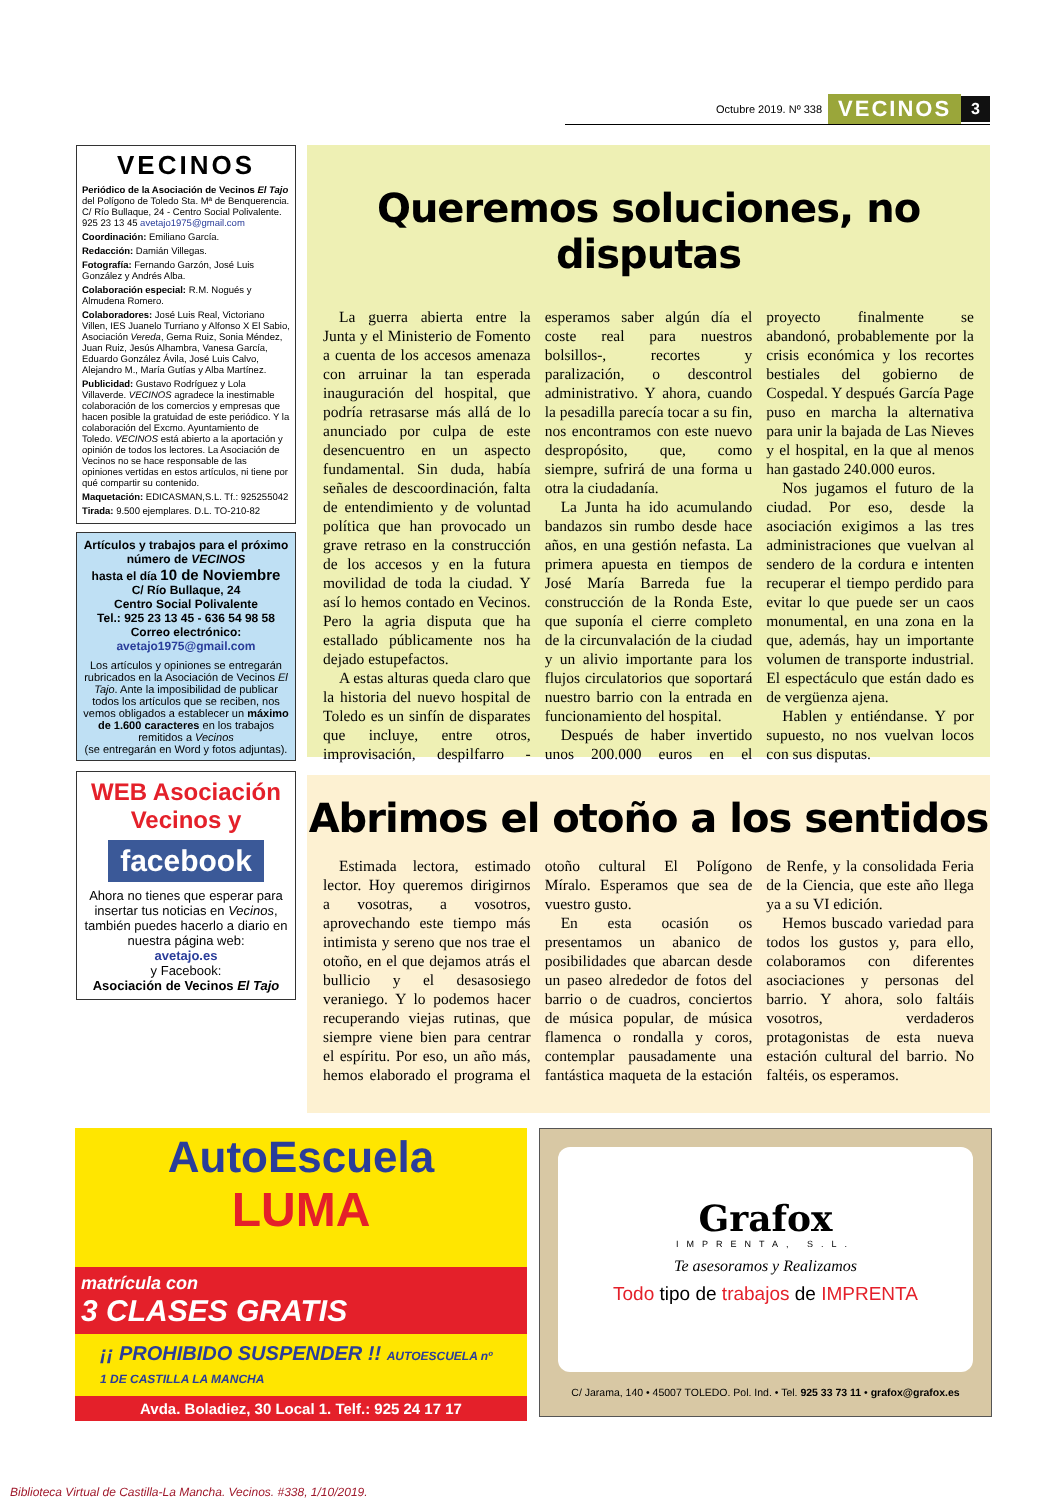Octubre 2019. Nº 338 VECINOS 3
VECINOS
Periódico de la Asociación de Vecinos El Tajo del Polígono de Toledo Sta. Mª de Benquerencia. C/ Río Bullaque, 24 - Centro Social Polivalente. 925 23 13 45 avetajo1975@gmail.com
Coordinación: Emiliano García.
Redacción: Damián Villegas.
Fotografía: Fernando Garzón, José Luis González y Andrés Alba.
Colaboración especial: R.M. Nogués y Almudena Romero.
Colaboradores: José Luis Real, Victoriano Villen, IES Juanelo Turriano y Alfonso X El Sabio, Asociación Vereda, Gema Ruiz, Sonia Méndez, Juan Ruiz, Jesús Alhambra, Vanesa García, Eduardo González Ávila, José Luis Calvo, Alejandro M., María Gutías y Alba Martínez.
Publicidad: Gustavo Rodríguez y Lola Villaverde. VECINOS agradece la inestimable colaboración de los comercios y empresas que hacen posible la gratuidad de este periódico. Y la colaboración del Excmo. Ayuntamiento de Toledo. VECINOS está abierto a la aportación y opinión de todos los lectores. La Asociación de Vecinos no se hace responsable de las opiniones vertidas en estos artículos, ni tiene por qué compartir su contenido.
Maquetación: EDICASMAN,S.L. Tf.: 925255042
Tirada: 9.500 ejemplares. D.L. TO-210-82
Artículos y trabajos para el próximo número de VECINOS
hasta el día 10 de Noviembre
C/ Río Bullaque, 24
Centro Social Polivalente
Tel.: 925 23 13 45 - 636 54 98 58
Correo electrónico:
avetajo1975@gmail.com
Los artículos y opiniones se entregarán rubricados en la Asociación de Vecinos El Tajo. Ante la imposibilidad de publicar todos los artículos que se reciben, nos vemos obligados a establecer un máximo de 1.600 caracteres en los trabajos remitidos a Vecinos
(se entregarán en Word y fotos adjuntas).
WEB Asociación Vecinos y
facebook
Ahora no tienes que esperar para insertar tus noticias en Vecinos, también puedes hacerlo a diario en nuestra página web:
avetajo.es
y Facebook:
Asociación de Vecinos El Tajo
Queremos soluciones, no disputas
La guerra abierta entre la Junta y el Ministerio de Fomento a cuenta de los accesos amenaza con arruinar la tan esperada inauguración del hospital, que podría retrasarse más allá de lo anunciado por culpa de este desencuentro en un aspecto fundamental. Sin duda, había señales de descoordinación, falta de entendimiento y de voluntad política que han provocado un grave retraso en la construcción de los accesos y en la futura movilidad de toda la ciudad. Y así lo hemos contado en Vecinos. Pero la agria disputa que ha estallado públicamente nos ha dejado estupefactos.
A estas alturas queda claro que la historia del nuevo hospital de Toledo es un sinfín de disparates que incluye, entre otros, improvisación, despilfarro -esperamos saber algún día el coste real para nuestros bolsillos-, recortes y paralización, o descontrol administrativo. Y ahora, cuando la pesadilla parecía tocar a su fin, nos encontramos con este nuevo despropósito, que, como siempre, sufrirá de una forma u otra la ciudadanía.
La Junta ha ido acumulando bandazos sin rumbo desde hace años, en una gestión nefasta. La primera apuesta en tiempos de José María Barreda fue la construcción de la Ronda Este, que suponía el cierre completo de la circunvalación de la ciudad y un alivio importante para los flujos circulatorios que soportará nuestro barrio con la entrada en funcionamiento del hospital.
Después de haber invertido unos 200.000 euros en el proyecto finalmente se abandonó, probablemente por la crisis económica y los recortes bestiales del gobierno de Cospedal. Y después García Page puso en marcha la alternativa para unir la bajada de Las Nieves y el hospital, en la que al menos han gastado 240.000 euros.
Nos jugamos el futuro de la ciudad. Por eso, desde la asociación exigimos a las tres administraciones que vuelvan al sendero de la cordura e intenten recuperar el tiempo perdido para evitar lo que puede ser un caos monumental, en una zona en la que, además, hay un importante volumen de transporte industrial. El espectáculo que están dado es de vergüenza ajena.
Hablen y entiéndanse. Y por supuesto, no nos vuelvan locos con sus disputas.
Abrimos el otoño a los sentidos
Estimada lectora, estimado lector. Hoy queremos dirigirnos a vosotras, a vosotros, aprovechando este tiempo más intimista y sereno que nos trae el otoño, en el que dejamos atrás el bullicio y el desasosiego veraniego. Y lo podemos hacer recuperando viejas rutinas, que siempre viene bien para centrar el espíritu. Por eso, un año más, hemos elaborado el programa el otoño cultural El Polígono Míralo. Esperamos que sea de vuestro gusto.
En esta ocasión os presentamos un abanico de posibilidades que abarcan desde un paseo alrededor de fotos del barrio o de cuadros, conciertos de música popular, de música flamenca o rondalla y coros, contemplar pausadamente una fantástica maqueta de la estación de Renfe, y la consolidada Feria de la Ciencia, que este año llega ya a su VI edición.
Hemos buscado variedad para todos los gustos y, para ello, colaboramos con diferentes asociaciones y personas del barrio. Y ahora, solo faltáis vosotros, verdaderos protagonistas de esta nueva estación cultural del barrio. No faltéis, os esperamos.
AutoEscuela
LUMA
matrícula con
3 CLASES GRATIS
¡¡ PROHIBIDO SUSPENDER !! AUTOESCUELA nº 1 DE CASTILLA LA MANCHA
Avda. Boladiez, 30 Local 1. Telf.: 925 24 17 17
Grafox
IMPRENTA, S.L.
Te asesoramos y Realizamos
Todo tipo de trabajos de IMPRENTA
C/ Jarama, 140 • 45007 TOLEDO. Pol. Ind. • Tel. 925 33 73 11 • grafox@grafox.es
Biblioteca Virtual de Castilla-La Mancha. Vecinos. #338, 1/10/2019.